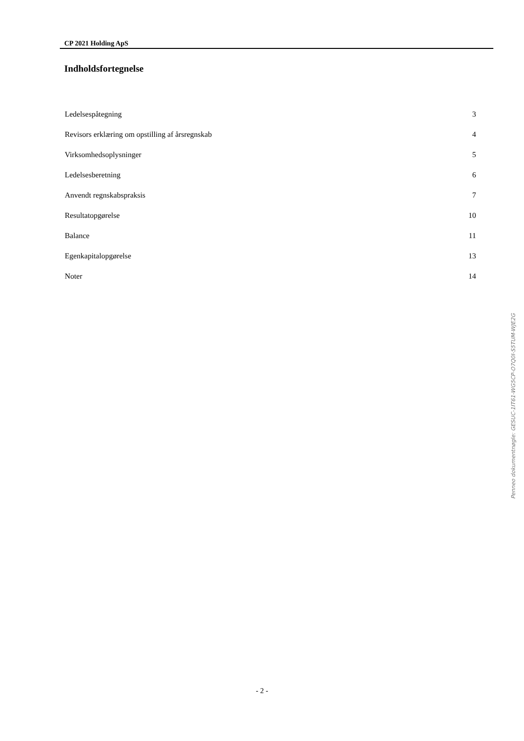CP 2021 Holding ApS
Indholdsfortegnelse
Ledelsespåtegning 3
Revisors erklæring om opstilling af årsregnskab 4
Virksomhedsoplysninger 5
Ledelsesberetning 6
Anvendt regnskabspraksis 7
Resultatopgørelse 10
Balance 11
Egenkapitalopgørelse 13
Noter 14
- 2 -
Penneo dokumentnøgle: GESUC-1IT61-WG5CP-O7Q0I-S5TUM-WJE2G